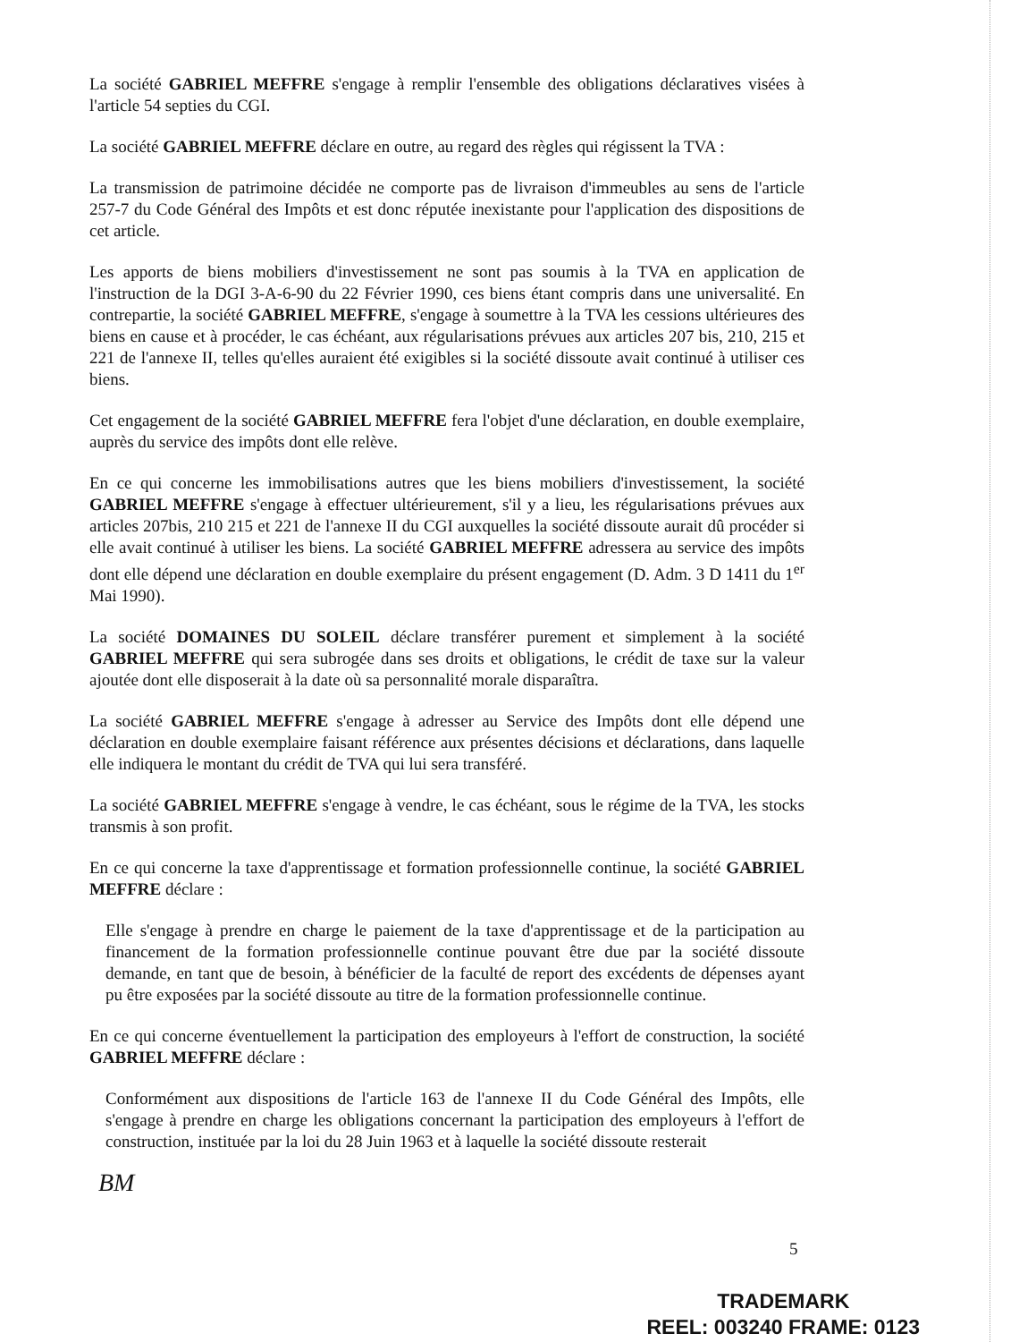La société GABRIEL MEFFRE s'engage à remplir l'ensemble des obligations déclaratives visées à l'article 54 septies du CGI.
La société GABRIEL MEFFRE déclare en outre, au regard des règles qui régissent la TVA :
La transmission de patrimoine décidée ne comporte pas de livraison d'immeubles au sens de l'article 257-7 du Code Général des Impôts et est donc réputée inexistante pour l'application des dispositions de cet article.
Les apports de biens mobiliers d'investissement ne sont pas soumis à la TVA en application de l'instruction de la DGI 3-A-6-90 du 22 Février 1990, ces biens étant compris dans une universalité. En contrepartie, la société GABRIEL MEFFRE, s'engage à soumettre à la TVA les cessions ultérieures des biens en cause et à procéder, le cas échéant, aux régularisations prévues aux articles 207 bis, 210, 215 et 221 de l'annexe II, telles qu'elles auraient été exigibles si la société dissoute avait continué à utiliser ces biens.
Cet engagement de la société GABRIEL MEFFRE fera l'objet d'une déclaration, en double exemplaire, auprès du service des impôts dont elle relève.
En ce qui concerne les immobilisations autres que les biens mobiliers d'investissement, la société GABRIEL MEFFRE s'engage à effectuer ultérieurement, s'il y a lieu, les régularisations prévues aux articles 207bis, 210 215 et 221 de l'annexe II du CGI auxquelles la société dissoute aurait dû procéder si elle avait continué à utiliser les biens. La société GABRIEL MEFFRE adressera au service des impôts dont elle dépend une déclaration en double exemplaire du présent engagement (D. Adm. 3 D 1411 du 1<sup>er</sup> Mai 1990).
La société DOMAINES DU SOLEIL déclare transférer purement et simplement à la société GABRIEL MEFFRE qui sera subrogée dans ses droits et obligations, le crédit de taxe sur la valeur ajoutée dont elle disposerait à la date où sa personnalité morale disparaîtra.
La société GABRIEL MEFFRE s'engage à adresser au Service des Impôts dont elle dépend une déclaration en double exemplaire faisant référence aux présentes décisions et déclarations, dans laquelle elle indiquera le montant du crédit de TVA qui lui sera transféré.
La société GABRIEL MEFFRE s'engage à vendre, le cas échéant, sous le régime de la TVA, les stocks transmis à son profit.
En ce qui concerne la taxe d'apprentissage et formation professionnelle continue, la société GABRIEL MEFFRE déclare :
Elle s'engage à prendre en charge le paiement de la taxe d'apprentissage et de la participation au financement de la formation professionnelle continue pouvant être due par la société dissoute demande, en tant que de besoin, à bénéficier de la faculté de report des excédents de dépenses ayant pu être exposées par la société dissoute au titre de la formation professionnelle continue.
En ce qui concerne éventuellement la participation des employeurs à l'effort de construction, la société GABRIEL MEFFRE déclare :
Conformément aux dispositions de l'article 163 de l'annexe II du Code Général des Impôts, elle s'engage à prendre en charge les obligations concernant la participation des employeurs à l'effort de construction, instituée par la loi du 28 Juin 1963 et à laquelle la société dissoute resterait
BM
5
TRADEMARK
REEL: 003240 FRAME: 0123